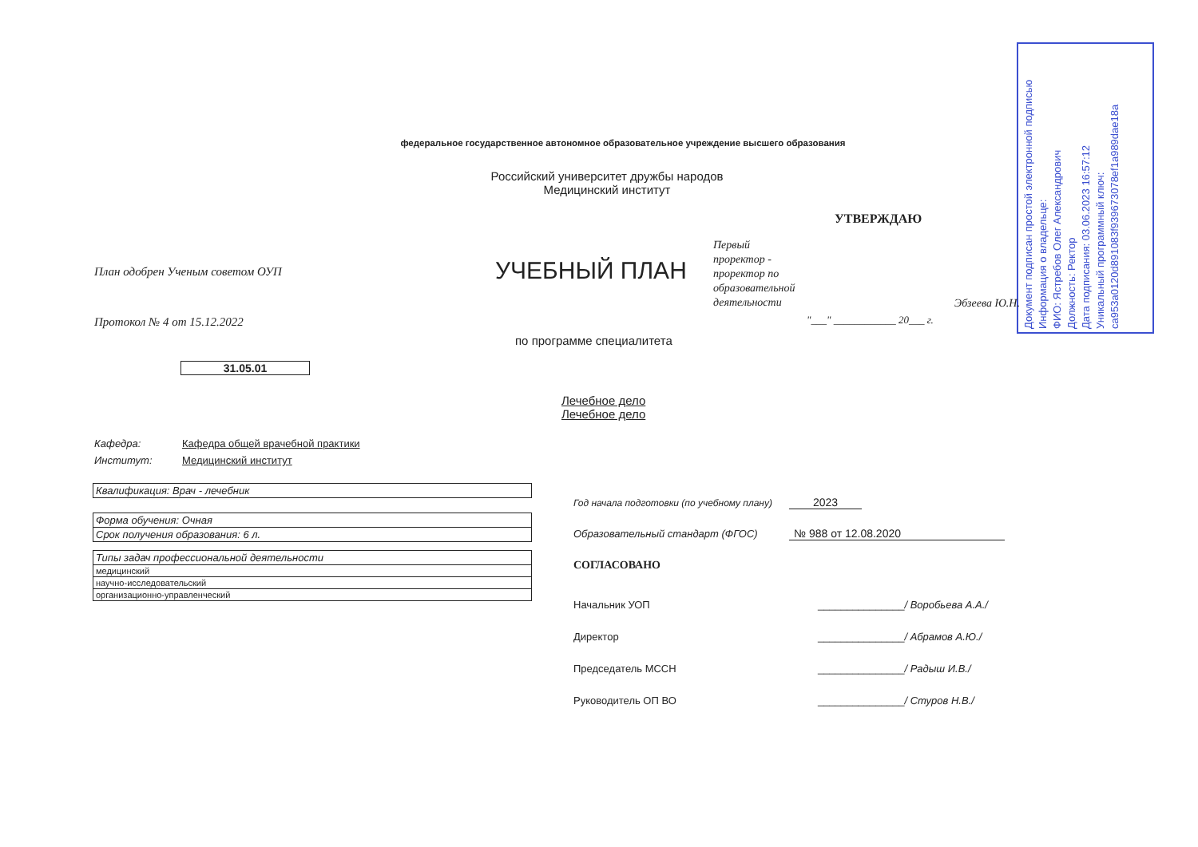Документ подписан простой электронной подписью
Информация о владельце:
ФИО: Ястребов Олег Александрович
Должность: Ректор
Дата подписания: 03.06.2023 16:57:12
Уникальный программный ключ:
ca953a0120d891083f939673078ef1a989dae18a
федеральное государственное автономное образовательное учреждение высшего образования
Российский университет дружбы народов
Медицинский институт
УТВЕРЖДАЮ
Первый
проректор -
проректор по
образовательной
деятельности
Эбзеева Ю.Н.
"___" ____________ 20___ г.
План одобрен Ученым советом ОУП
Протокол № 4 от 15.12.2022
УЧЕБНЫЙ ПЛАН
по программе специалитета
31.05.01
Лечебное дело
Лечебное дело
Кафедра: Кафедра общей врачебной практики
Институт: Медицинский институт
| Квалификация: Врач - лечебник |
| Форма обучения: Очная |
| Срок получения образования: 6 л. |
| Типы задач профессиональной деятельности |
| медицинский |
| научно-исследовательский |
| организационно-управленческий |
Год начала подготовки (по учебному плану) 2023
Образовательный стандарт (ФГОС) № 988 от 12.08.2020
СОГЛАСОВАНО
Начальник УОП _______________/ Воробьева А.А./
Директор _______________/ Абрамов А.Ю./
Председатель МССН _______________/ Радыш И.В./
Руководитель ОП ВО _______________/ Стуров Н.В./